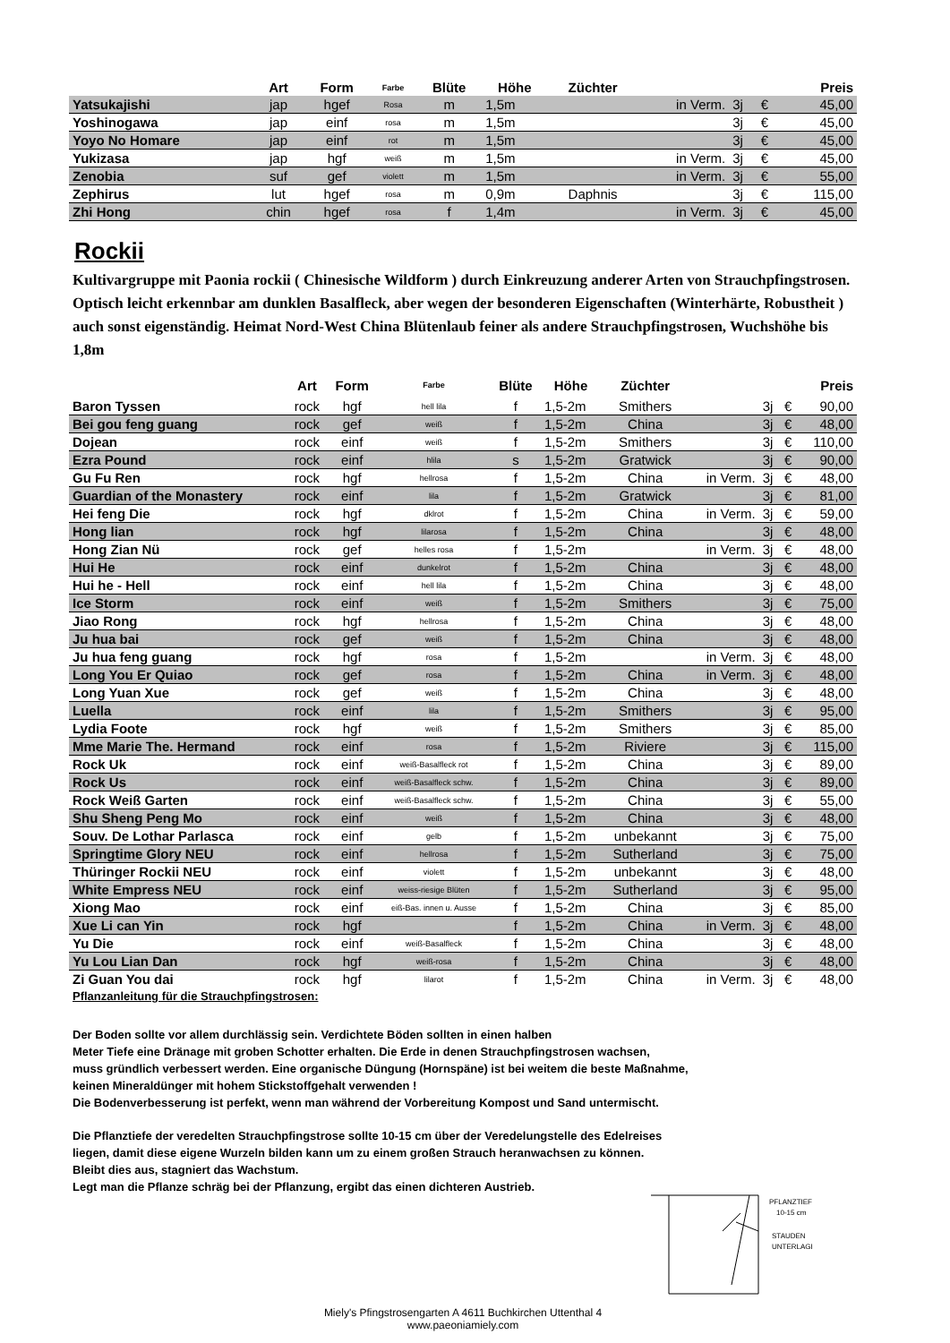| | Art | Form | Farbe | Blüte | Höhe | Züchter | | | | Preis |
| --- | --- | --- | --- | --- | --- | --- | --- | --- | --- | --- |
| Yatsukajishi | jap | hgef | Rosa | m | 1,5m | | in Verm. | 3j | € | 45,00 |
| Yoshinogawa | jap | einf | rosa | m | 1,5m | | | 3j | € | 45,00 |
| Yoyo No Homare | jap | einf | rot | m | 1,5m | | | 3j | € | 45,00 |
| Yukizasa | jap | hgf | weiß | m | 1,5m | | in Verm. | 3j | € | 45,00 |
| Zenobia | suf | gef | violett | m | 1,5m | | in Verm. | 3j | € | 55,00 |
| Zephirus | lut | hgef | rosa | m | 0,9m | Daphnis | | 3j | € | 115,00 |
| Zhi Hong | chin | hgef | rosa | f | 1,4m | | in Verm. | 3j | € | 45,00 |
Rockii
Kultivargruppe mit Paonia rockii ( Chinesische Wildform ) durch Einkreuzung anderer Arten von Strauchpfingstrosen. Optisch leicht erkennbar am dunklen Basalfleck, aber wegen der besonderen Eigenschaften (Winterhärte, Robustheit ) auch sonst eigenständig. Heimat Nord-West China Blütenlaub feiner als andere Strauchpfingstrosen, Wuchshöhe bis 1,8m
| | Art | Form | Farbe | Blüte | Höhe | Züchter | | | | Preis |
| --- | --- | --- | --- | --- | --- | --- | --- | --- | --- | --- |
| Baron Tyssen | rock | hgf | hell lila | f | 1,5-2m | Smithers | | 3j | € | 90,00 |
| Bei gou feng guang | rock | gef | weiß | f | 1,5-2m | China | | 3j | € | 48,00 |
| Dojean | rock | einf | weiß | f | 1,5-2m | Smithers | | 3j | € | 110,00 |
| Ezra Pound | rock | einf | hlila | s | 1,5-2m | Gratwick | | 3j | € | 90,00 |
| Gu Fu Ren | rock | hgf | hellrosa | f | 1,5-2m | China | in Verm. | 3j | € | 48,00 |
| Guardian of the Monastery | rock | einf | lila | f | 1,5-2m | Gratwick | | 3j | € | 81,00 |
| Hei feng Die | rock | hgf | dklrot | f | 1,5-2m | China | in Verm. | 3j | € | 59,00 |
| Hong lian | rock | hgf | lilarosa | f | 1,5-2m | China | | 3j | € | 48,00 |
| Hong Zian Nü | rock | gef | helles rosa | f | 1,5-2m | | in Verm. | 3j | € | 48,00 |
| Hui He | rock | einf | dunkelrot | f | 1,5-2m | China | | 3j | € | 48,00 |
| Hui he - Hell | rock | einf | hell lila | f | 1,5-2m | China | | 3j | € | 48,00 |
| Ice Storm | rock | einf | weiß | f | 1,5-2m | Smithers | | 3j | € | 75,00 |
| Jiao Rong | rock | hgf | hellrosa | f | 1,5-2m | China | | 3j | € | 48,00 |
| Ju hua bai | rock | gef | weiß | f | 1,5-2m | China | | 3j | € | 48,00 |
| Ju hua feng guang | rock | hgf | rosa | f | 1,5-2m | | in Verm. | 3j | € | 48,00 |
| Long You Er Quiao | rock | gef | rosa | f | 1,5-2m | China | in Verm. | 3j | € | 48,00 |
| Long Yuan Xue | rock | gef | weiß | f | 1,5-2m | China | | 3j | € | 48,00 |
| Luella | rock | einf | lila | f | 1,5-2m | Smithers | | 3j | € | 95,00 |
| Lydia Foote | rock | hgf | weiß | f | 1,5-2m | Smithers | | 3j | € | 85,00 |
| Mme Marie The. Hermand | rock | einf | rosa | f | 1,5-2m | Riviere | | 3j | € | 115,00 |
| Rock Uk | rock | einf | weiß-Basalfleck rot | f | 1,5-2m | China | | 3j | € | 89,00 |
| Rock Us | rock | einf | weiß-Basalfleck schw. | f | 1,5-2m | China | | 3j | € | 89,00 |
| Rock Weiß Garten | rock | einf | weiß-Basalfleck schw. | f | 1,5-2m | China | | 3j | € | 55,00 |
| Shu Sheng Peng Mo | rock | einf | weiß | f | 1,5-2m | China | | 3j | € | 48,00 |
| Souv. De Lothar Parlasca | rock | einf | gelb | f | 1,5-2m | unbekannt | | 3j | € | 75,00 |
| Springtime Glory NEU | rock | einf | hellrosa | f | 1,5-2m | Sutherland | | 3j | € | 75,00 |
| Thüringer Rockii NEU | rock | einf | violett | f | 1,5-2m | unbekannt | | 3j | € | 48,00 |
| White Empress NEU | rock | einf | weiss-riesige Blüten | f | 1,5-2m | Sutherland | | 3j | € | 95,00 |
| Xiong Mao | rock | einf | eiß-Bas. innen u. Ausse | f | 1,5-2m | China | | 3j | € | 85,00 |
| Xue Li can Yin | rock | hgf | | f | 1,5-2m | China | in Verm. | 3j | € | 48,00 |
| Yu Die | rock | einf | weiß-Basalfleck | f | 1,5-2m | China | | 3j | € | 48,00 |
| Yu Lou Lian Dan | rock | hgf | weiß-rosa | f | 1,5-2m | China | | 3j | € | 48,00 |
| Zi Guan You dai | rock | hgf | lilarot | f | 1,5-2m | China | in Verm. | 3j | € | 48,00 |
Pflanzanleitung für die Strauchpfingstrosen:
Der Boden sollte vor allem durchlässig sein. Verdichtete Böden sollten in einen halben
Meter Tiefe eine Dränage mit groben Schotter erhalten. Die Erde in denen Strauchpfingstrosen wachsen,
muss gründlich verbessert werden. Eine organische Düngung (Hornspäne) ist bei weitem die beste Maßnahme,
keinen Mineraldünger mit hohem Stickstoffgehalt verwenden !
Die Bodenverbesserung ist perfekt, wenn man während der Vorbereitung Kompost und Sand untermischt.
Die Pflanztiefe der veredelten Strauchpfingstrose sollte 10-15 cm über der Veredelungstelle des Edelreises
liegen, damit diese eigene Wurzeln bilden kann um zu einem großen Strauch heranwachsen zu können.
Bleibt dies aus, stagniert das Wachstum.
Legt man die Pflanze schräg bei der Pflanzung, ergibt das einen dichteren Austrieb.
PFLANZTIEFE
10-15 cm
STAUDEN
UNTERLAGE
Miely's Pfingstrosengarten A 4611 Buchkirchen Uttenthal 4
www.paeoniamiely.com